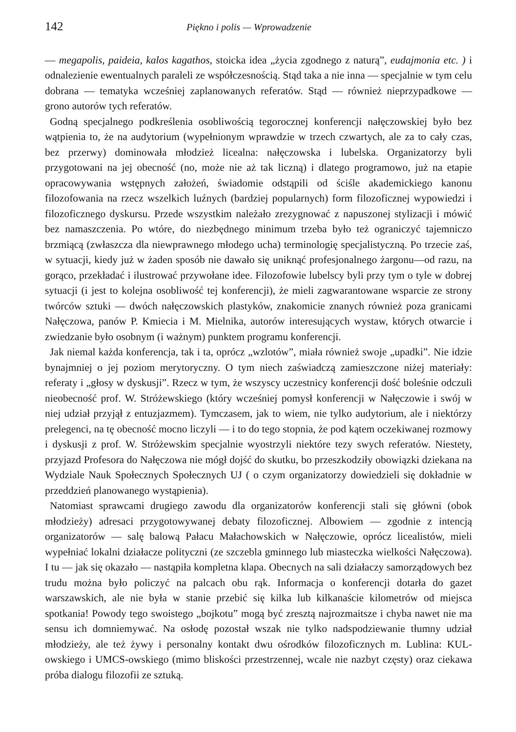142 Piękno i polis — Wprowadzenie
— megapolis, paideia, kalos kagathos, stoicka idea „życia zgodnego z naturą”, eudajmonia etc. ) i odnalezienie ewentualnych paraleli ze współczesnością. Stąd taka a nie inna — specjalnie w tym celu dobrana — tematyka wcześniej zaplanowanych referatów. Stąd — również nieprzypadkowe — grono autorów tych referatów.
Godną specjalnego podkreślenia osobliwością tegorocznej konferencji nałęczowskiej było bez wątpienia to, że na audytorium (wypełnionym wprawdzie w trzech czwartych, ale za to cały czas, bez przerwy) dominowała młodzież licealna: nałęczowska i lubelska. Organizatorzy byli przygotowani na jej obecność (no, może nie aż tak liczną) i dlatego programowo, już na etapie opracowywania wstępnych założeń, świadomie odstąpili od ściśle akademickiego kanonu filozofowania na rzecz wszelkich luźnych (bardziej popularnych) form filozoficznej wypowiedzi i filozoficznego dyskursu. Przede wszystkim należało zrezygnować z napuszonej stylizacji i mówić bez namaszczenia. Po wtóre, do niezbędnego minimum trzeba było też ograniczyć tajemniczo brzmiącą (zwłaszcza dla niewprawnego młodego ucha) terminologię specjalistyczną. Po trzecie zaś, w sytuacji, kiedy już w żaden sposób nie dawało się uniknąć profesjonalnego żargonu—od razu, na gorąco, przekładać i ilustrować przywołane idee. Filozofowie lubelscy byli przy tym o tyle w dobrej sytuacji (i jest to kolejna osobliwość tej konferencji), że mieli zagwarantowane wsparcie ze strony twórców sztuki — dwóch nałęczowskich plastyków, znakomicie znanych również poza granicami Nałęczowa, panów P. Kmiecia i M. Mielnika, autorów interesujących wystaw, których otwarcie i zwiedzanie było osobnym (i ważnym) punktem programu konferencji.
Jak niemal każda konferencja, tak i ta, oprócz „wzlotów”, miała również swoje „upadki”. Nie idzie bynajmniej o jej poziom merytoryczny. O tym niech zaświadczą zamieszczone niżej materiały: referaty i „głosy w dyskusji”. Rzecz w tym, że wszyscy uczestnicy konferencji dość boleśnie odczuli nieobecność prof. W. Stróżewskiego (który wcześniej pomysł konferencji w Nałęczowie i swój w niej udział przyjął z entuzjazmem). Tymczasem, jak to wiem, nie tylko audytorium, ale i niektórzy prelegenci, na tę obecność mocno liczyli — i to do tego stopnia, że pod kątem oczekiwanej rozmowy i dyskusji z prof. W. Stróżewskim specjalnie wyostrzyli niektóre tezy swych referatów. Niestety, przyjazd Profesora do Nałęczowa nie mógł dojść do skutku, bo przeszkodziły obowiązki dziekana na Wydziale Nauk Społecznych Społecznych UJ ( o czym organizatorzy dowiedzieli się dokładnie w przeddzień planowanego wystąpienia).
Natomiast sprawcami drugiego zawodu dla organizatorów konferencji stali się główni (obok młodzieży) adresaci przygotowywanej debaty filozoficznej. Albowiem — zgodnie z intencją organizatorów — salę balową Pałacu Małachowskich w Nałęczowie, oprócz licealistów, mieli wypełniać lokalni działacze polityczni (ze szczebla gminnego lub miasteczka wielkości Nałęczowa). I tu — jak się okazało — nastąpiła kompletna klapa. Obecnych na sali działaczy samorządowych bez trudu można było policzyć na palcach obu rąk. Informacja o konferencji dotarła do gazet warszawskich, ale nie była w stanie przebić się kilka lub kilkanaście kilometrów od miejsca spotkania! Powody tego swoistego „bojkotu” mogą być zresztą najrozmaitsze i chyba nawet nie ma sensu ich domniemywać. Na osłodę pozostał wszak nie tylko nadspodziewanie tłumny udział młodzieży, ale też żywy i personalny kontakt dwu ośrodków filozoficznych m. Lublina: KUL-owskiego i UMCS-owskiego (mimo bliskości przestrzennej, wcale nie nazbyt częsty) oraz ciekawa próba dialogu filozofii ze sztuką.